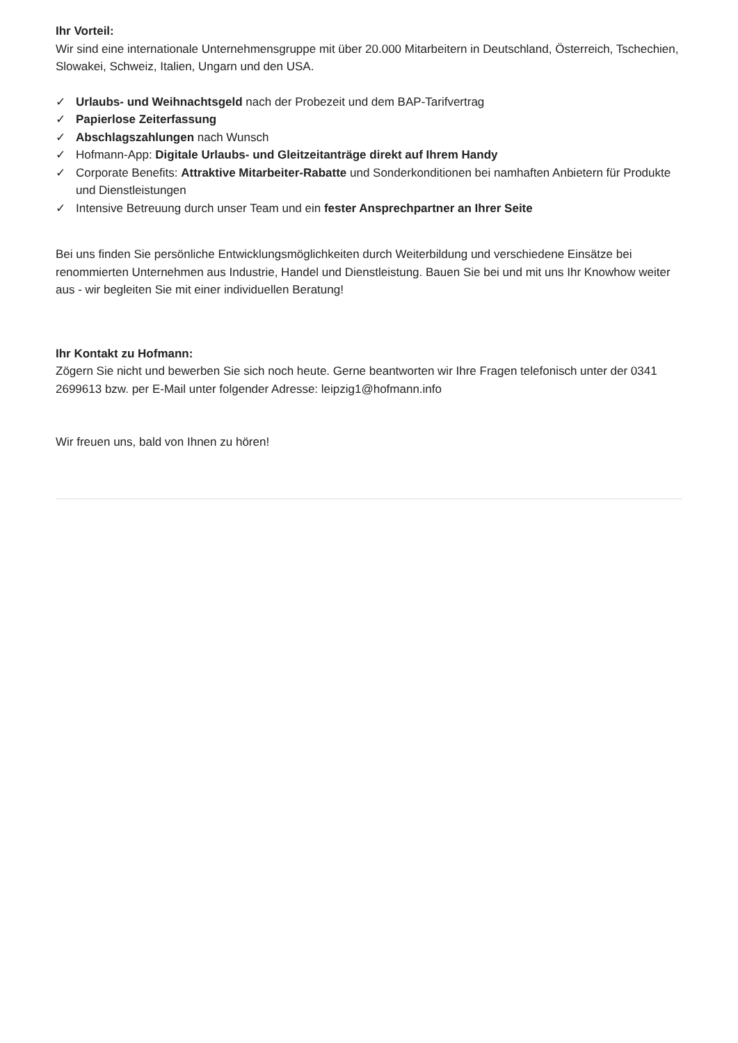Ihr Vorteil:
Wir sind eine internationale Unternehmensgruppe mit über 20.000 Mitarbeitern in Deutschland, Österreich, Tschechien, Slowakei, Schweiz, Italien, Ungarn und den USA.
✓ Urlaubs- und Weihnachtsgeld nach der Probezeit und dem BAP-Tarifvertrag
✓ Papierlose Zeiterfassung
✓ Abschlagszahlungen nach Wunsch
✓ Hofmann-App: Digitale Urlaubs- und Gleitzeitanträge direkt auf Ihrem Handy
✓ Corporate Benefits: Attraktive Mitarbeiter-Rabatte und Sonderkonditionen bei namhaften Anbietern für Produkte und Dienstleistungen
✓ Intensive Betreuung durch unser Team und ein fester Ansprechpartner an Ihrer Seite
Bei uns finden Sie persönliche Entwicklungsmöglichkeiten durch Weiterbildung und verschiedene Einsätze bei renommierten Unternehmen aus Industrie, Handel und Dienstleistung. Bauen Sie bei und mit uns Ihr Knowhow weiter aus - wir begleiten Sie mit einer individuellen Beratung!
Ihr Kontakt zu Hofmann:
Zögern Sie nicht und bewerben Sie sich noch heute. Gerne beantworten wir Ihre Fragen telefonisch unter der 0341 2699613 bzw. per E-Mail unter folgender Adresse: leipzig1@hofmann.info
Wir freuen uns, bald von Ihnen zu hören!